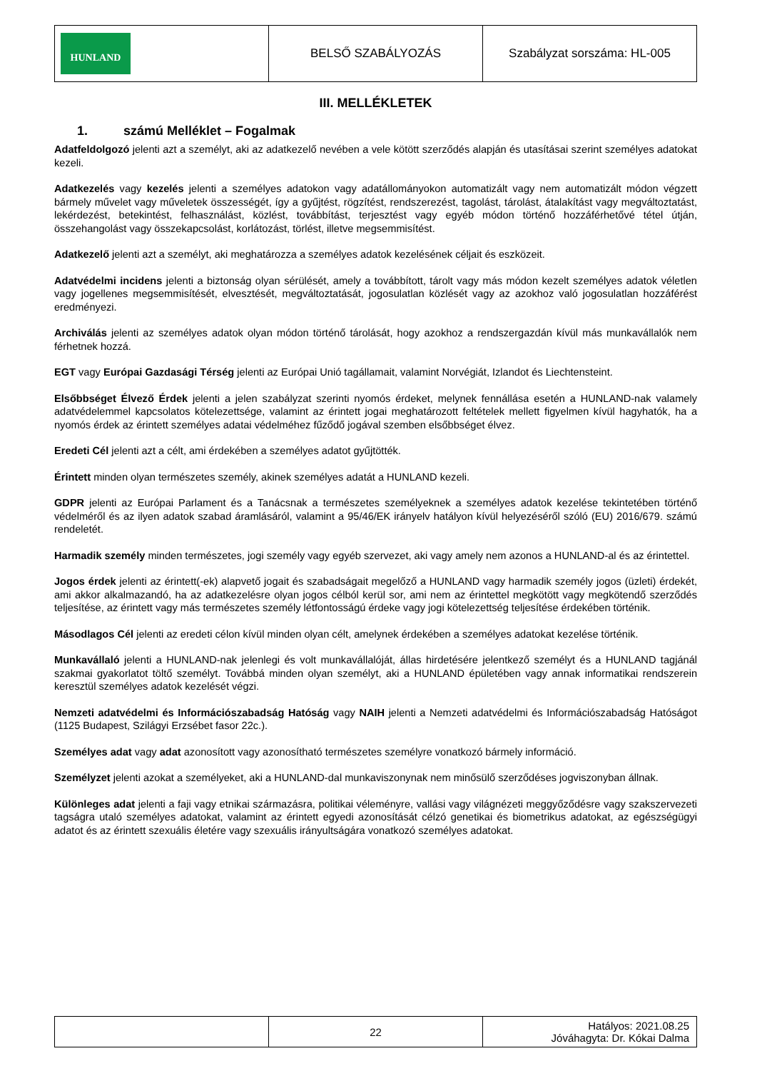| HUNLAND | BELSŐ SZABÁLYOZÁS | Szabályzat sorszáma: HL-005 |
III. MELLÉKLETEK
1. számú Melléklet – Fogalmak
Adatfeldolgozó jelenti azt a személyt, aki az adatkezelő nevében a vele kötött szerződés alapján és utasításai szerint személyes adatokat kezeli.
Adatkezelés vagy kezelés jelenti a személyes adatokon vagy adatállományokon automatizált vagy nem automatizált módon végzett bármely művelet vagy műveletek összességét, így a gyűjtést, rögzítést, rendszerezést, tagolást, tárolást, átalakítást vagy megváltoztatást, lekérdezést, betekintést, felhasználást, közlést, továbbítást, terjesztést vagy egyéb módon történő hozzáférhetővé tétel útján, összehangolást vagy összekapcsolást, korlátozást, törlést, illetve megsemmisítést.
Adatkezelő jelenti azt a személyt, aki meghatározza a személyes adatok kezelésének céljait és eszközeit.
Adatvédelmi incidens jelenti a biztonság olyan sérülését, amely a továbbított, tárolt vagy más módon kezelt személyes adatok véletlen vagy jogellenes megsemmisítését, elvesztését, megváltoztatását, jogosulatlan közlését vagy az azokhoz való jogosulatlan hozzáférést eredményezi.
Archiválás jelenti az személyes adatok olyan módon történő tárolását, hogy azokhoz a rendszergazdán kívül más munkavállalók nem férhetnek hozzá.
EGT vagy Európai Gazdasági Térség jelenti az Európai Unió tagállamait, valamint Norvégiát, Izlandot és Liechtensteint.
Elsőbbséget Élvező Érdek jelenti a jelen szabályzat szerinti nyomós érdeket, melynek fennállása esetén a HUNLAND-nak valamely adatvédelemmel kapcsolatos kötelezettsége, valamint az érintett jogai meghatározott feltételek mellett figyelmen kívül hagyhatók, ha a nyomós érdek az érintett személyes adatai védelméhez fűződő jogával szemben elsőbbséget élvez.
Eredeti Cél jelenti azt a célt, ami érdekében a személyes adatot gyűjtötték.
Érintett minden olyan természetes személy, akinek személyes adatát a HUNLAND kezeli.
GDPR jelenti az Európai Parlament és a Tanácsnak a természetes személyeknek a személyes adatok kezelése tekintetében történő védelméről és az ilyen adatok szabad áramlásáról, valamint a 95/46/EK irányelv hatályon kívül helyezéséről szóló (EU) 2016/679. számú rendeletét.
Harmadik személy minden természetes, jogi személy vagy egyéb szervezet, aki vagy amely nem azonos a HUNLAND-al és az érintettel.
Jogos érdek jelenti az érintett(-ek) alapvető jogait és szabadságait megelőző a HUNLAND vagy harmadik személy jogos (üzleti) érdekét, ami akkor alkalmazandó, ha az adatkezelésre olyan jogos célból kerül sor, ami nem az érintettel megkötött vagy megkötendő szerződés teljesítése, az érintett vagy más természetes személy létfontosságú érdeke vagy jogi kötelezettség teljesítése érdekében történik.
Másodlagos Cél jelenti az eredeti célon kívül minden olyan célt, amelynek érdekében a személyes adatokat kezelése történik.
Munkavállaló jelenti a HUNLAND-nak jelenlegi és volt munkavállalóját, állas hirdetésére jelentkező személyt és a HUNLAND tagjánál szakmai gyakorlatot töltő személyt. Továbbá minden olyan személyt, aki a HUNLAND épületében vagy annak informatikai rendszerein keresztül személyes adatok kezelését végzi.
Nemzeti adatvédelmi és Információszabadság Hatóság vagy NAIH jelenti a Nemzeti adatvédelmi és Információszabadság Hatóságot (1125 Budapest, Szilágyi Erzsébet fasor 22c.).
Személyes adat vagy adat azonosított vagy azonosítható természetes személyre vonatkozó bármely információ.
Személyzet jelenti azokat a személyeket, aki a HUNLAND-dal munkaviszonynak nem minősülő szerződéses jogviszonyban állnak.
Különleges adat jelenti a faji vagy etnikai származásra, politikai véleményre, vallási vagy világnézeti meggyőződésre vagy szakszervezeti tagságra utaló személyes adatokat, valamint az érintett egyedi azonosítását célzó genetikai és biometrikus adatokat, az egészségügyi adatot és az érintett szexuális életére vagy szexuális irányultságára vonatkozó személyes adatokat.
| | 22 | Hatályos: 2021.08.25 Jóváhagyta: Dr. Kókai Dalma |